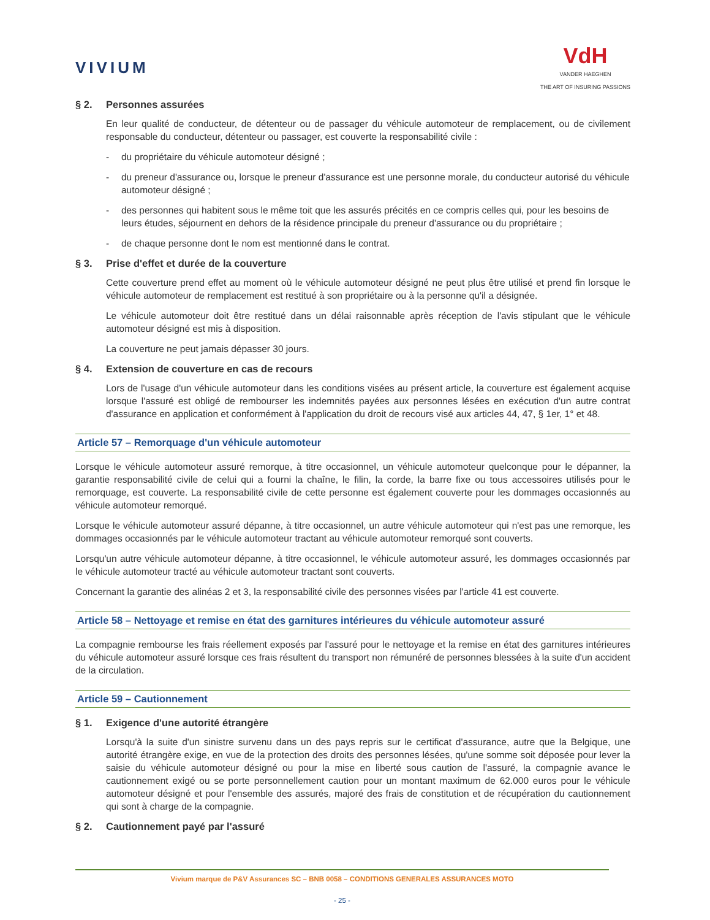VIVIUM
VdH
VANDER HAEGHEN
THE ART OF INSURING PASSIONS
§ 2. Personnes assurées
En leur qualité de conducteur, de détenteur ou de passager du véhicule automoteur de remplacement, ou de civilement responsable du conducteur, détenteur ou passager, est couverte la responsabilité civile :
- du propriétaire du véhicule automoteur désigné ;
- du preneur d'assurance ou, lorsque le preneur d'assurance est une personne morale, du conducteur autorisé du véhicule automoteur désigné ;
- des personnes qui habitent sous le même toit que les assurés précités en ce compris celles qui, pour les besoins de leurs études, séjournent en dehors de la résidence principale du preneur d'assurance ou du propriétaire ;
- de chaque personne dont le nom est mentionné dans le contrat.
§ 3. Prise d'effet et durée de la couverture
Cette couverture prend effet au moment où le véhicule automoteur désigné ne peut plus être utilisé et prend fin lorsque le véhicule automoteur de remplacement est restitué à son propriétaire ou à la personne qu'il a désignée.
Le véhicule automoteur doit être restitué dans un délai raisonnable après réception de l'avis stipulant que le véhicule automoteur désigné est mis à disposition.
La couverture ne peut jamais dépasser 30 jours.
§ 4. Extension de couverture en cas de recours
Lors de l'usage d'un véhicule automoteur dans les conditions visées au présent article, la couverture est également acquise lorsque l'assuré est obligé de rembourser les indemnités payées aux personnes lésées en exécution d'un autre contrat d'assurance en application et conformément à l'application du droit de recours visé aux articles 44, 47, § 1er, 1° et 48.
Article 57 – Remorquage d'un véhicule automoteur
Lorsque le véhicule automoteur assuré remorque, à titre occasionnel, un véhicule automoteur quelconque pour le dépanner, la garantie responsabilité civile de celui qui a fourni la chaîne, le filin, la corde, la barre fixe ou tous accessoires utilisés pour le remorquage, est couverte. La responsabilité civile de cette personne est également couverte pour les dommages occasionnés au véhicule automoteur remorqué.
Lorsque le véhicule automoteur assuré dépanne, à titre occasionnel, un autre véhicule automoteur qui n'est pas une remorque, les dommages occasionnés par le véhicule automoteur tractant au véhicule automoteur remorqué sont couverts.
Lorsqu'un autre véhicule automoteur dépanne, à titre occasionnel, le véhicule automoteur assuré, les dommages occasionnés par le véhicule automoteur tracté au véhicule automoteur tractant sont couverts.
Concernant la garantie des alinéas 2 et 3, la responsabilité civile des personnes visées par l'article 41 est couverte.
Article 58 – Nettoyage et remise en état des garnitures intérieures du véhicule automoteur assuré
La compagnie rembourse les frais réellement exposés par l'assuré pour le nettoyage et la remise en état des garnitures intérieures du véhicule automoteur assuré lorsque ces frais résultent du transport non rémunéré de personnes blessées à la suite d'un accident de la circulation.
Article 59 – Cautionnement
§ 1. Exigence d'une autorité étrangère
Lorsqu'à la suite d'un sinistre survenu dans un des pays repris sur le certificat d'assurance, autre que la Belgique, une autorité étrangère exige, en vue de la protection des droits des personnes lésées, qu'une somme soit déposée pour lever la saisie du véhicule automoteur désigné ou pour la mise en liberté sous caution de l'assuré, la compagnie avance le cautionnement exigé ou se porte personnellement caution pour un montant maximum de 62.000 euros pour le véhicule automoteur désigné et pour l'ensemble des assurés, majoré des frais de constitution et de récupération du cautionnement qui sont à charge de la compagnie.
§ 2. Cautionnement payé par l'assuré
Vivium marque de P&V Assurances SC – BNB 0058 – CONDITIONS GENERALES ASSURANCES MOTO
- 25 -